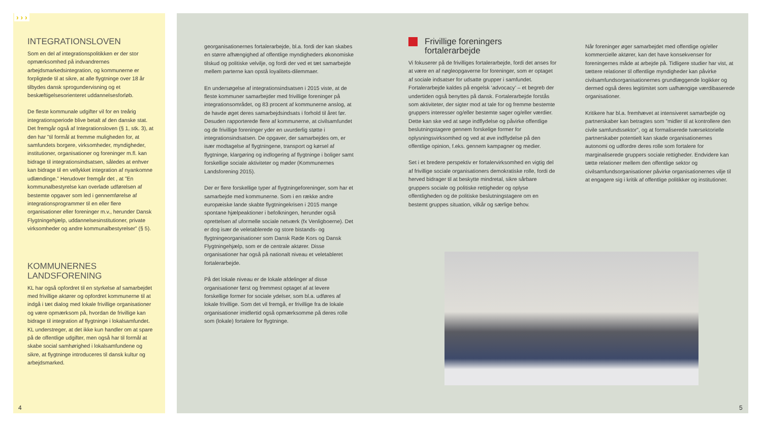› › ›
INTEGRATIONSLOVEN
Som en del af integrationspolitikken er der stor opmærksomhed på indvandrernes arbejdsmarkedsintegration, og kommunerne er forpligtede til at sikre, at alle flygtninge over 18 år tilbydes dansk sprogundervisning og et beskæftigelsesorienteret uddannelsesforløb.
De fleste kommunale udgifter vil for en treårig integrationsperiode blive betalt af den danske stat. Det fremgår også af Integrationsloven (§ 1, stk. 3), at den har ”til formål at fremme muligheden for, at samfundets borgere, virksomheder, myndigheder, institutioner, organisationer og foreninger m.fl. kan bidrage til integrationsindsatsen, således at enhver kan bidrage til en vellykket integration af nyankomne udlændinge.” Herudover fremgår det , at ”En kommunalbestyrelse kan overlade udførelsen af bestemte opgaver som led i gennemførelse af integrationsprogrammer til en eller flere organisationer eller foreninger m.v., herunder Dansk Flygtningehjælp, uddannelsesinstitutioner, private virksomheder og andre kommunalbestyrelser” (§ 5).
KOMMUNERNES
LANDSFORENING
KL har også opfordret til en styrkelse af samarbejdet med frivillige aktører og opfordret kommunerne til at indgå i tæt dialog med lokale frivillige organisationer og være opmærksom på, hvordan de frivillige kan bidrage til integration af flygtninge i lokalsamfundet. KL understreger, at det ikke kun handler om at spare på de offentlige udgifter, men også har til formål at skabe social samhørighed i lokalsamfundene og sikre, at flygtninge introduceres til dansk kultur og arbejdsmarked.
4
georganisationernes fortalerarbejde, bl.a. fordi der kan skabes en større afhængighed af offentlige myndigheders økonomiske tilskud og politiske velvilje, og fordi der ved et tæt samarbejde mellem parterne kan opstå loyalitets-dilemmaer.
En undersøgelse af integrationsindsatsen i 2015 viste, at de fleste kommuner samarbejder med frivillige foreninger på integrationsområdet, og 83 procent af kommunerne anslog, at de havde øget deres samarbejdsindsats i forhold til året før. Desuden rapporterede flere af kommunerne, at civilsamfundet og de frivillige foreninger yder en uvurderlig støtte i integrationsindsatsen. De opgaver, der samarbejdes om, er især modtagelse af flygtningene, transport og kørsel af flygtninge, klargøring og indlogering af flygtninge i boliger samt forskellige sociale aktiviteter og møder (Kommunernes Landsforening 2015).
Der er flere forskellige typer af flygtningeforeninger, som har et samarbejde med kommunerne. Som i en række andre europæiske lande skabte flygtningekrisen i 2015 mange spontane hjælpeaktioner i befolkningen, herunder også oprettelsen af uformelle sociale netværk (fx Venligboerne). Det er dog især de veletablerede og store bistands- og flygtningeorganisationer som Dansk Røde Kors og Dansk Flygtningehjælp, som er de centrale aktører. Disse organisationer har også på nationalt niveau et veletableret fortalerarbejde.
På det lokale niveau er de lokale afdelinger af disse organisationer først og fremmest optaget af at levere forskellige former for sociale ydelser, som bl.a. udføres af lokale frivillige. Som det vil fremgå, er frivillige fra de lokale organisationer imidlertid også opmærksomme på deres rolle som (lokale) fortalere for flygtninge.
Frivillige foreningers
fortalerarbejde
Vi fokuserer på de frivilliges fortalerarbejde, fordi det anses for at være en af nøgleopgaverne for foreninger, som er optaget af sociale indsatser for udsatte grupper i samfundet. Fortalerarbejde kaldes på engelsk ‘advocacy’ – et begreb der undertiden også benyttes på dansk. Fortalerarbejde forstås som aktiviteter, der sigter mod at tale for og fremme bestemte gruppers interesser og/eller bestemte sager og/eller værdier. Dette kan ske ved at søge indflydelse og påvirke offentlige beslutningstagere gennem forskelige former for oplysningsvirksomhed og ved at øve indflydelse på den offentlige opinion, f.eks. gennem kampagner og medier.
Set i et bredere perspektiv er fortalervirksomhed en vigtig del af frivillige sociale organisationers demokratiske rolle, fordi de herved bidrager til at beskytte mindretal, sikre sårbare gruppers sociale og politiske rettigheder og oplyse offentligheden og de politiske beslutningstagere om en bestemt gruppes situation, vilkår og særlige behov.
Når foreninger øger samarbejdet med offentlige og/eller kommercielle aktører, kan det have konsekvenser for foreningernes måde at arbejde på. Tidligere studier har vist, at tættere relationer til offentlige myndigheder kan påvirke civilsamfundsorganisationernes grundlæggende logikker og dermed også deres legitimitet som uafhængige værdibaserede organisationer.
Kritikere har bl.a. fremhævet at intensiveret samarbejde og partnerskaber kan betragtes som ”midler til at kontrollere den civile samfundssektor”, og at formaliserede tværsektorielle partnerskaber potentielt kan skade organisationernes autonomi og udfordre deres rolle som fortalere for marginaliserede gruppers sociale rettigheder. Endvidere kan tætte relationer mellem den offentlige sektor og civilsamfundsorganisationer påvirke organisationernes vilje til at engagere sig i kritik af offentlige politikker og institutioner.
5